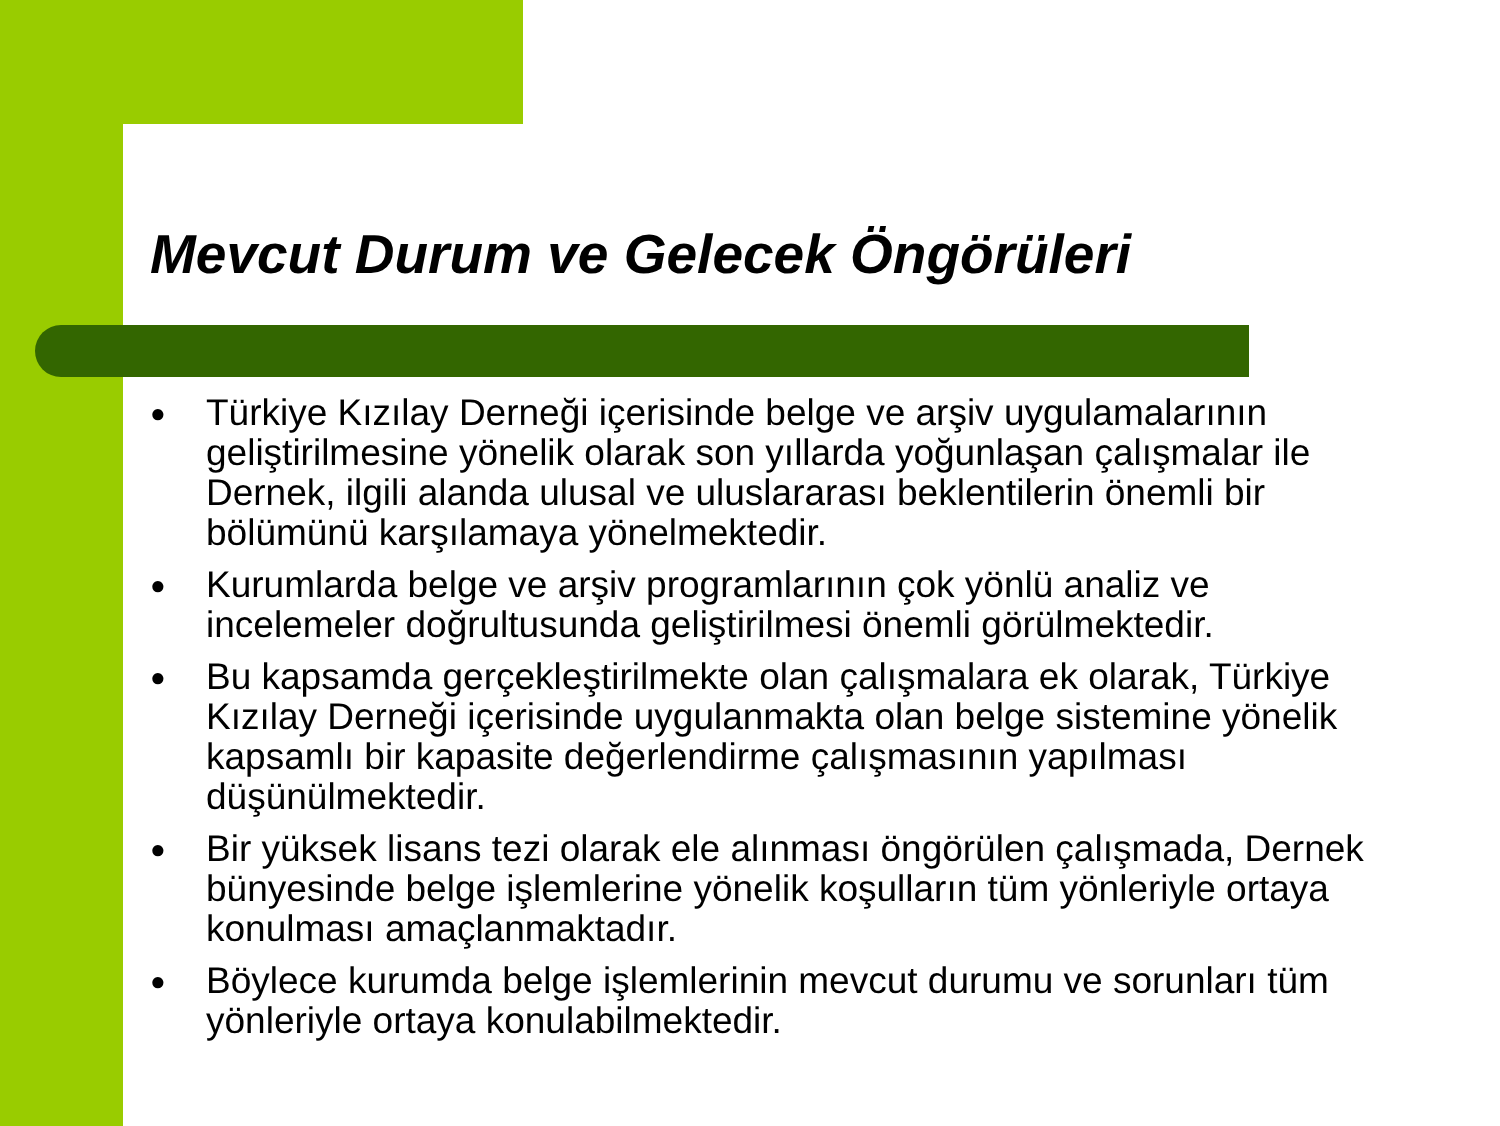Mevcut Durum ve Gelecek Öngörüleri
● Türkiye Kızılay Derneği içerisinde belge ve arşiv uygulamalarının geliştirilmesine yönelik olarak son yıllarda yoğunlaşan çalışmalar ile Dernek, ilgili alanda ulusal ve uluslararası beklentilerin önemli bir bölümünü karşılamaya yönelmektedir.
● Kurumlarda belge ve arşiv programlarının çok yönlü analiz ve incelemeler doğrultusunda geliştirilmesi önemli görülmektedir.
● Bu kapsamda gerçekleştirilmekte olan çalışmalara ek olarak, Türkiye Kızılay Derneği içerisinde uygulanmakta olan belge sistemine yönelik kapsamlı bir kapasite değerlendirme çalışmasının yapılması düşünülmektedir.
● Bir yüksek lisans tezi olarak ele alınması öngörülen çalışmada, Dernek bünyesinde belge işlemlerine yönelik koşulların tüm yönleriyle ortaya konulması amaçlanmaktadır.
● Böylece kurumda belge işlemlerinin mevcut durumu ve sorunları tüm yönleriyle ortaya konulabilmektedir.